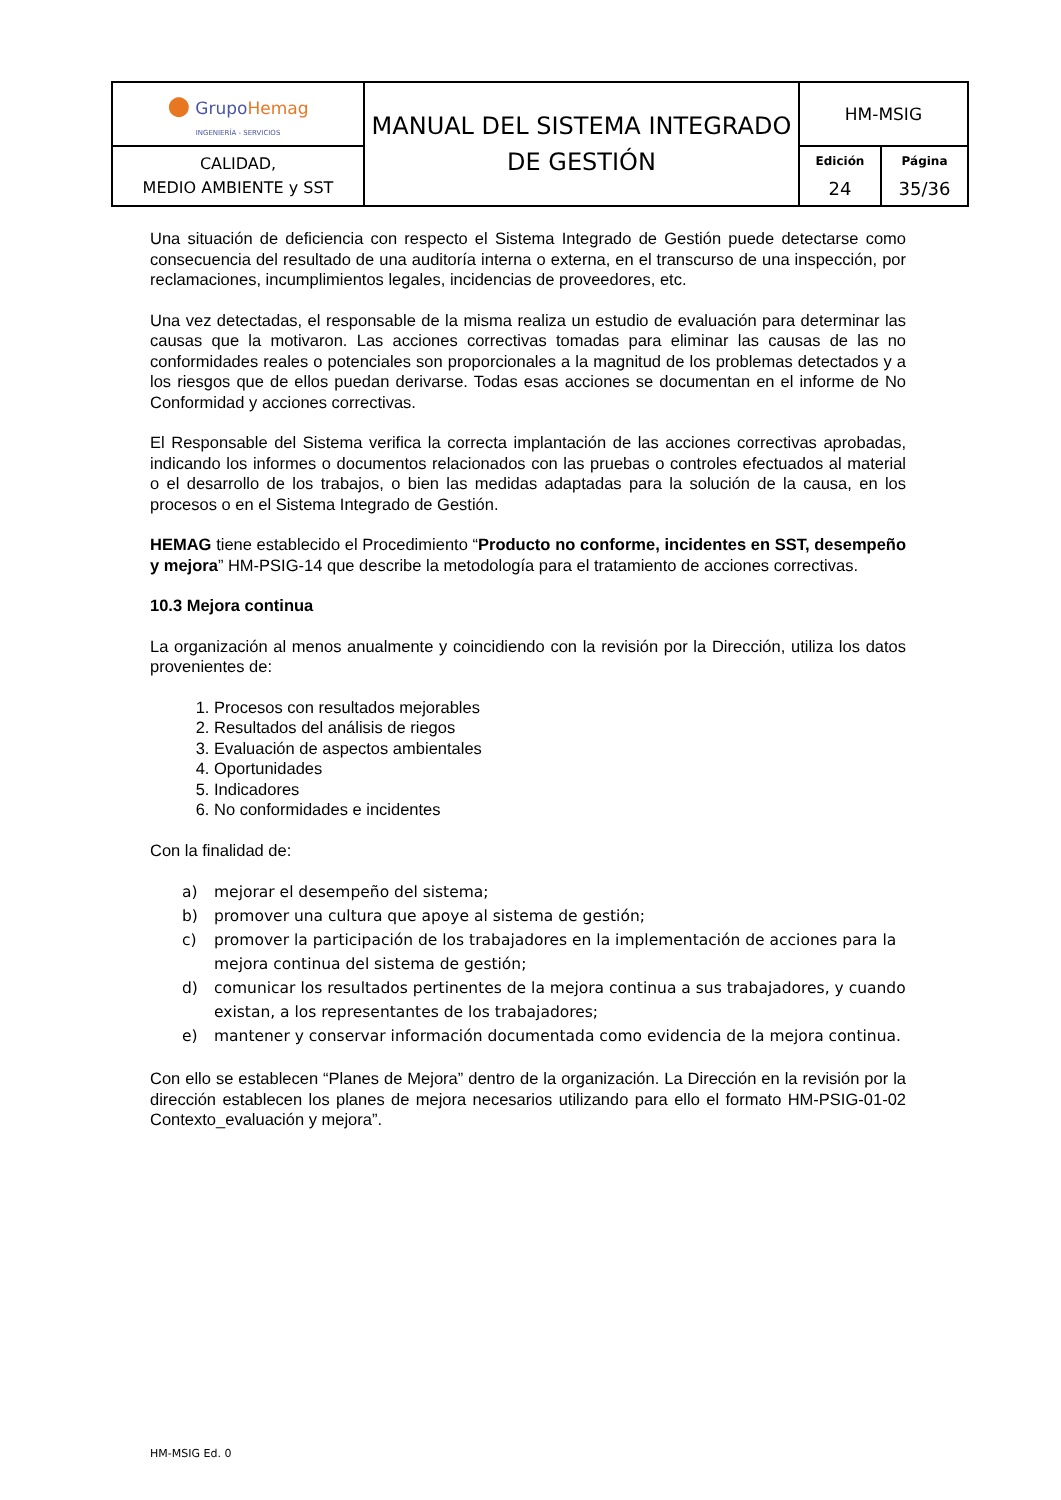| ● Grupo Hemag INGENIERÍA - SERVICIOS | MANUAL DEL SISTEMA INTEGRADO DE GESTIÓN | HM-MSIG | |
| CALIDAD, MEDIO AMBIENTE y SST | | Edición 24 | Página 35/36 |
Una situación de deficiencia con respecto el Sistema Integrado de Gestión puede detectarse como consecuencia del resultado de una auditoría interna o externa, en el transcurso de una inspección, por reclamaciones, incumplimientos legales, incidencias de proveedores, etc.
Una vez detectadas, el responsable de la misma realiza un estudio de evaluación para determinar las causas que la motivaron. Las acciones correctivas tomadas para eliminar las causas de las no conformidades reales o potenciales son proporcionales a la magnitud de los problemas detectados y a los riesgos que de ellos puedan derivarse. Todas esas acciones se documentan en el informe de No Conformidad y acciones correctivas.
El Responsable del Sistema verifica la correcta implantación de las acciones correctivas aprobadas, indicando los informes o documentos relacionados con las pruebas o controles efectuados al material o el desarrollo de los trabajos, o bien las medidas adaptadas para la solución de la causa, en los procesos o en el Sistema Integrado de Gestión.
HEMAG tiene establecido el Procedimiento “Producto no conforme, incidentes en SST, desempeño y mejora” HM-PSIG-14 que describe la metodología para el tratamiento de acciones correctivas.
10.3 Mejora continua
La organización al menos anualmente y coincidiendo con la revisión por la Dirección, utiliza los datos provenientes de:
1. Procesos con resultados mejorables
2. Resultados del análisis de riegos
3. Evaluación de aspectos ambientales
4. Oportunidades
5. Indicadores
6. No conformidades e incidentes
Con la finalidad de:
a) mejorar el desempeño del sistema;
b) promover una cultura que apoye al sistema de gestión;
c) promover la participación de los trabajadores en la implementación de acciones para la mejora continua del sistema de gestión;
d) comunicar los resultados pertinentes de la mejora continua a sus trabajadores, y cuando existan, a los representantes de los trabajadores;
e) mantener y conservar información documentada como evidencia de la mejora continua.
Con ello se establecen “Planes de Mejora” dentro de la organización. La Dirección en la revisión por la dirección establecen los planes de mejora necesarios utilizando para ello el formato HM-PSIG-01-02 Contexto_evaluación y mejora”.
HM-MSIG Ed. 0